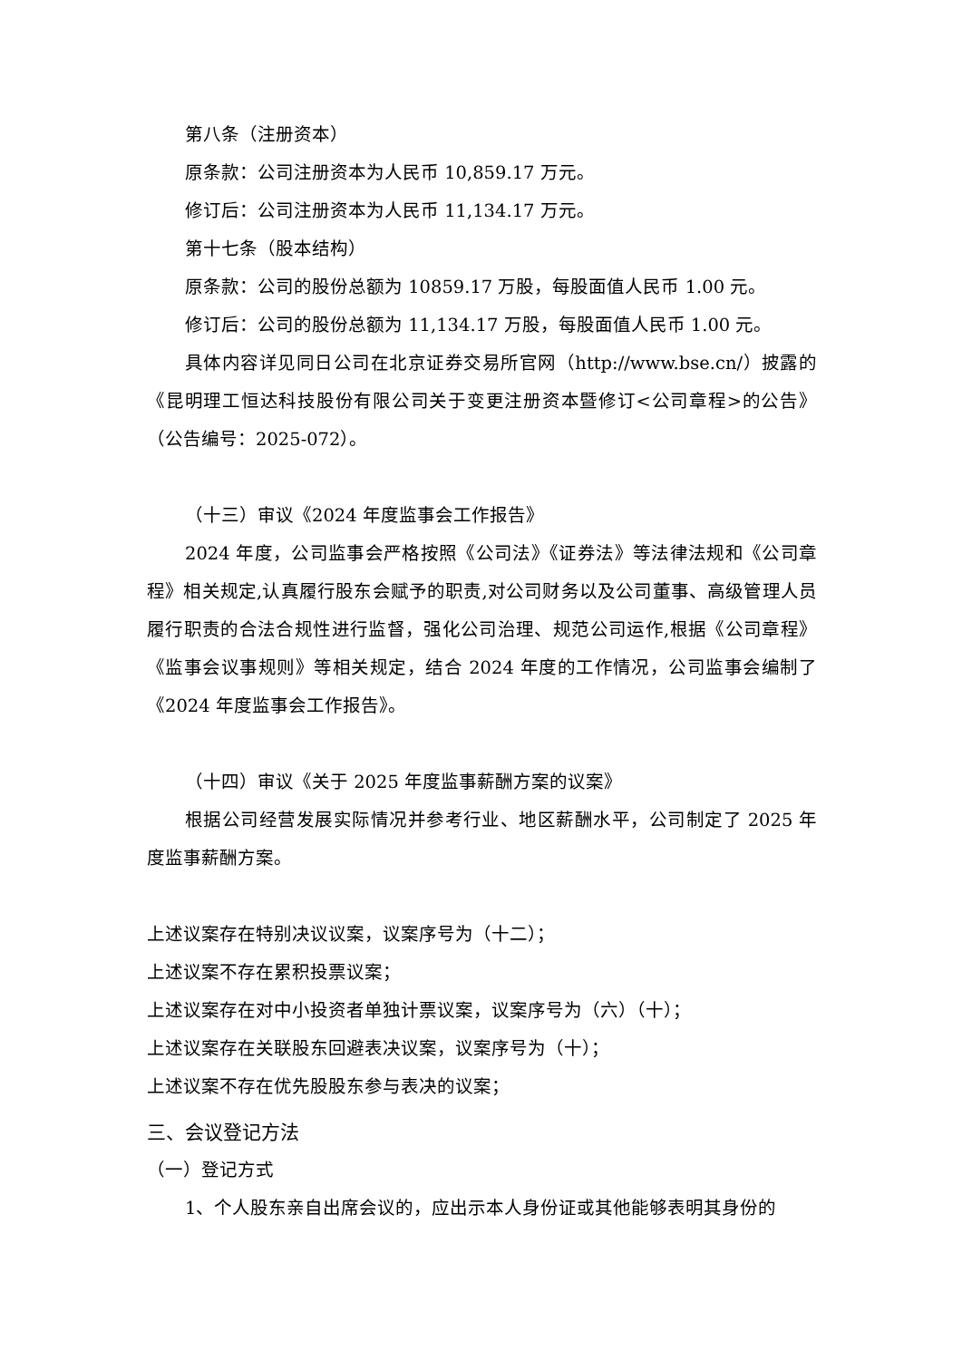第八条（注册资本）
原条款：公司注册资本为人民币 10,859.17 万元。
修订后：公司注册资本为人民币 11,134.17 万元。
第十七条（股本结构）
原条款：公司的股份总额为 10859.17 万股，每股面值人民币 1.00 元。
修订后：公司的股份总额为 11,134.17 万股，每股面值人民币 1.00 元。
具体内容详见同日公司在北京证券交易所官网（http://www.bse.cn/）披露的《昆明理工恒达科技股份有限公司关于变更注册资本暨修订<公司章程>的公告》（公告编号：2025-072）。
（十三）审议《2024 年度监事会工作报告》
2024 年度，公司监事会严格按照《公司法》《证券法》等法律法规和《公司章程》相关规定,认真履行股东会赋予的职责,对公司财务以及公司董事、高级管理人员履行职责的合法合规性进行监督，强化公司治理、规范公司运作,根据《公司章程》《监事会议事规则》等相关规定，结合 2024 年度的工作情况，公司监事会编制了《2024 年度监事会工作报告》。
（十四）审议《关于 2025 年度监事薪酬方案的议案》
根据公司经营发展实际情况并参考行业、地区薪酬水平，公司制定了 2025 年度监事薪酬方案。
上述议案存在特别决议议案，议案序号为（十二）；
上述议案不存在累积投票议案；
上述议案存在对中小投资者单独计票议案，议案序号为（六）（十）；
上述议案存在关联股东回避表决议案，议案序号为（十）；
上述议案不存在优先股股东参与表决的议案；
三、会议登记方法
（一）登记方式
1、个人股东亲自出席会议的，应出示本人身份证或其他能够表明其身份的